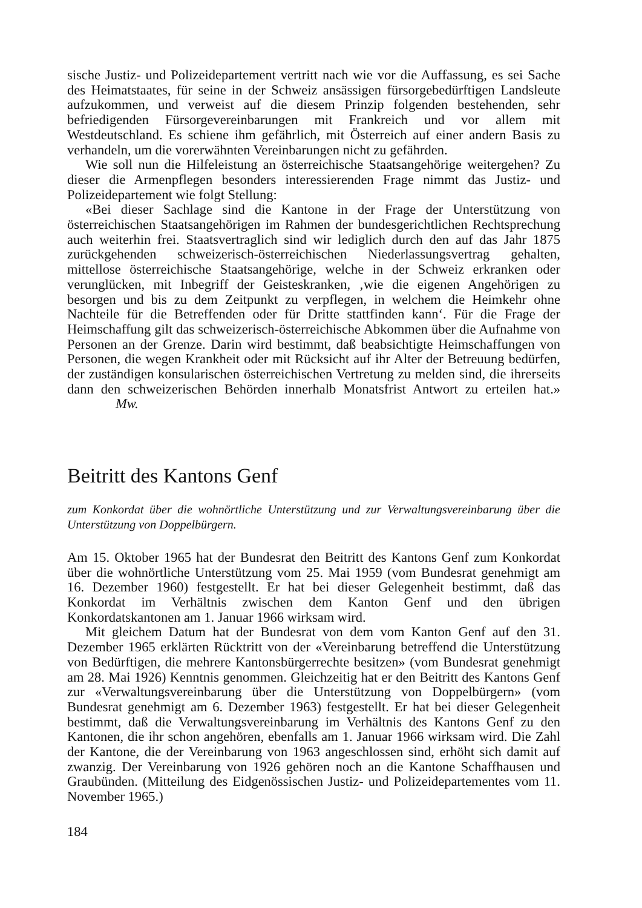sische Justiz- und Polizeidepartement vertritt nach wie vor die Auffassung, es sei Sache des Heimatstaates, für seine in der Schweiz ansässigen fürsorgebedürftigen Landsleute aufzukommen, und verweist auf die diesem Prinzip folgenden bestehenden, sehr befriedigenden Fürsorgevereinbarungen mit Frankreich und vor allem mit Westdeutschland. Es schiene ihm gefährlich, mit Österreich auf einer andern Basis zu verhandeln, um die vorerwähnten Vereinbarungen nicht zu gefährden.
Wie soll nun die Hilfeleistung an österreichische Staatsangehörige weitergehen? Zu dieser die Armenpflegen besonders interessierenden Frage nimmt das Justiz- und Polizeidepartement wie folgt Stellung:
«Bei dieser Sachlage sind die Kantone in der Frage der Unterstützung von österreichischen Staatsangehörigen im Rahmen der bundesgerichtlichen Rechtsprechung auch weiterhin frei. Staatsvertraglich sind wir lediglich durch den auf das Jahr 1875 zurückgehenden schweizerisch-österreichischen Niederlassungsvertrag gehalten, mittellose österreichische Staatsangehörige, welche in der Schweiz erkranken oder verunglücken, mit Inbegriff der Geisteskranken, ‚wie die eigenen Angehörigen zu besorgen und bis zu dem Zeitpunkt zu verpflegen, in welchem die Heimkehr ohne Nachteile für die Betreffenden oder für Dritte stattfinden kann‘. Für die Frage der Heimschaffung gilt das schweizerisch-österreichische Abkommen über die Aufnahme von Personen an der Grenze. Darin wird bestimmt, daß beabsichtigte Heimschaffungen von Personen, die wegen Krankheit oder mit Rücksicht auf ihr Alter der Betreuung bedürfen, der zuständigen konsularischen österreichischen Vertretung zu melden sind, die ihrerseits dann den schweizerischen Behörden innerhalb Monatsfrist Antwort zu erteilen hat.» Mw.
Beitritt des Kantons Genf
zum Konkordat über die wohnörtliche Unterstützung und zur Verwaltungsvereinbarung über die Unterstützung von Doppelbürgern.
Am 15. Oktober 1965 hat der Bundesrat den Beitritt des Kantons Genf zum Konkordat über die wohnörtliche Unterstützung vom 25. Mai 1959 (vom Bundesrat genehmigt am 16. Dezember 1960) festgestellt. Er hat bei dieser Gelegenheit bestimmt, daß das Konkordat im Verhältnis zwischen dem Kanton Genf und den übrigen Konkordatskantonen am 1. Januar 1966 wirksam wird.
Mit gleichem Datum hat der Bundesrat von dem vom Kanton Genf auf den 31. Dezember 1965 erklärten Rücktritt von der «Vereinbarung betreffend die Unterstützung von Bedürftigen, die mehrere Kantonsbürgerrechte besitzen» (vom Bundesrat genehmigt am 28. Mai 1926) Kenntnis genommen. Gleichzeitig hat er den Beitritt des Kantons Genf zur «Verwaltungsvereinbarung über die Unterstützung von Doppelbürgern» (vom Bundesrat genehmigt am 6. Dezember 1963) festgestellt. Er hat bei dieser Gelegenheit bestimmt, daß die Verwaltungsvereinbarung im Verhältnis des Kantons Genf zu den Kantonen, die ihr schon angehören, ebenfalls am 1. Januar 1966 wirksam wird. Die Zahl der Kantone, die der Vereinbarung von 1963 angeschlossen sind, erhöht sich damit auf zwanzig. Der Vereinbarung von 1926 gehören noch an die Kantone Schaffhausen und Graubünden. (Mitteilung des Eidgenössischen Justiz- und Polizeidepartementes vom 11. November 1965.)
184